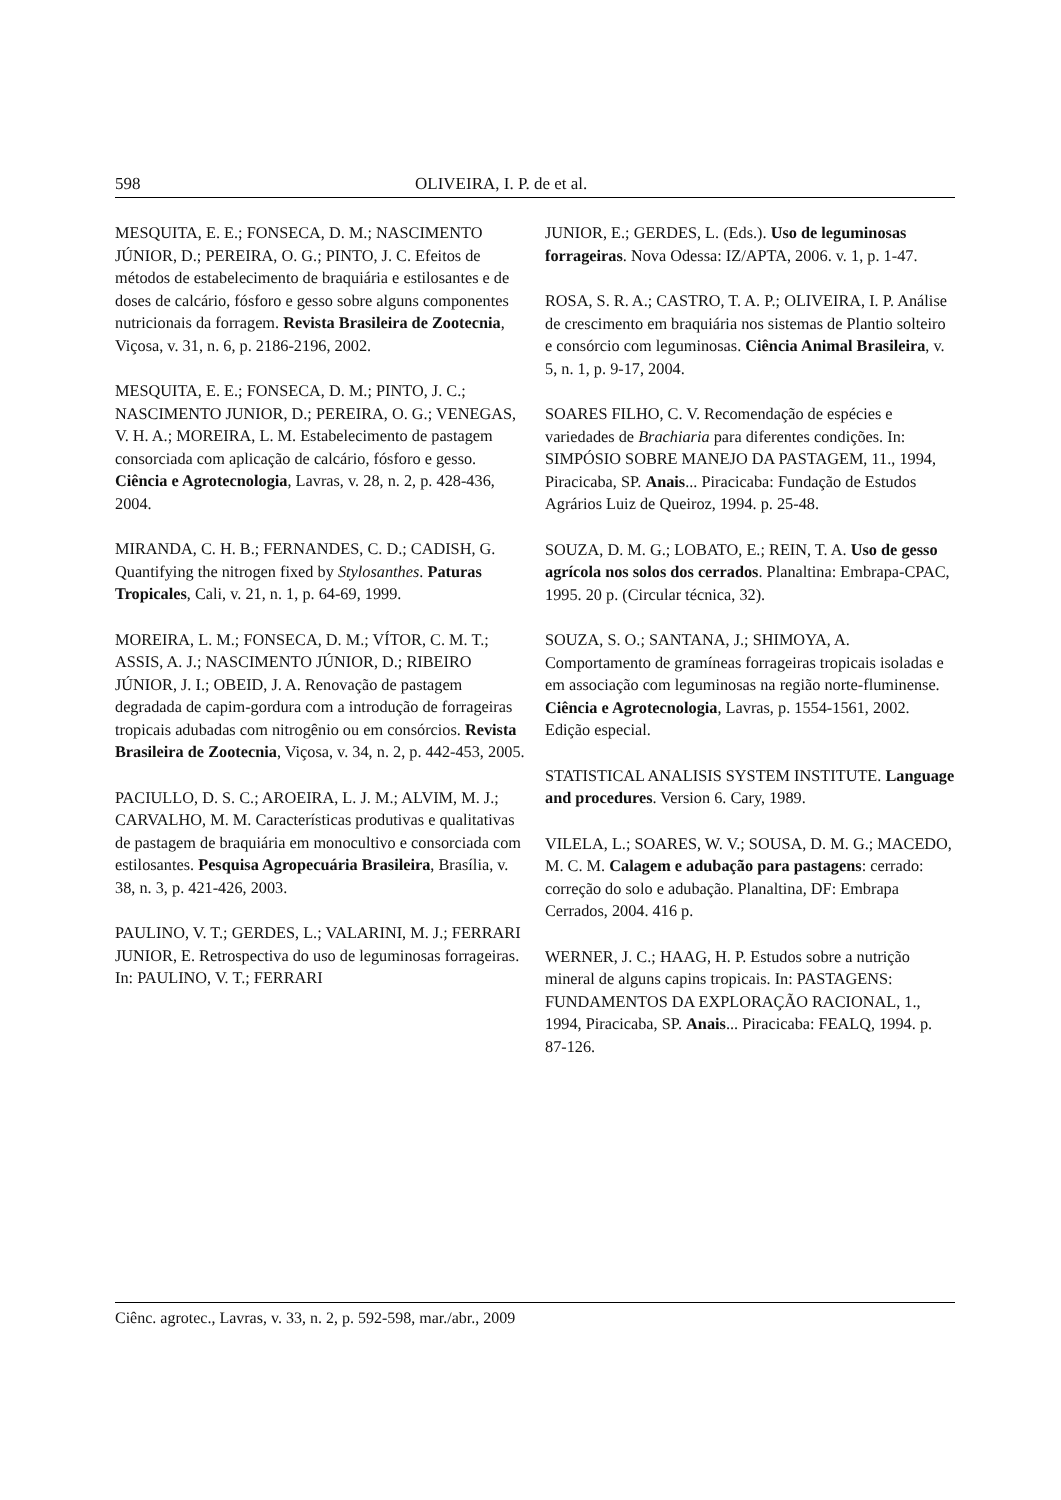598 OLIVEIRA, I. P. de et al.
MESQUITA, E. E.; FONSECA, D. M.; NASCIMENTO JÚNIOR, D.; PEREIRA, O. G.; PINTO, J. C. Efeitos de métodos de estabelecimento de braquiária e estilosantes e de doses de calcário, fósforo e gesso sobre alguns componentes nutricionais da forragem. Revista Brasileira de Zootecnia, Viçosa, v. 31, n. 6, p. 2186-2196, 2002.
MESQUITA, E. E.; FONSECA, D. M.; PINTO, J. C.; NASCIMENTO JUNIOR, D.; PEREIRA, O. G.; VENEGAS, V. H. A.; MOREIRA, L. M. Estabelecimento de pastagem consorciada com aplicação de calcário, fósforo e gesso. Ciência e Agrotecnologia, Lavras, v. 28, n. 2, p. 428-436, 2004.
MIRANDA, C. H. B.; FERNANDES, C. D.; CADISH, G. Quantifying the nitrogen fixed by Stylosanthes. Paturas Tropicales, Cali, v. 21, n. 1, p. 64-69, 1999.
MOREIRA, L. M.; FONSECA, D. M.; VÍTOR, C. M. T.; ASSIS, A. J.; NASCIMENTO JÚNIOR, D.; RIBEIRO JÚNIOR, J. I.; OBEID, J. A. Renovação de pastagem degradada de capim-gordura com a introdução de forrageiras tropicais adubadas com nitrogênio ou em consórcios. Revista Brasileira de Zootecnia, Viçosa, v. 34, n. 2, p. 442-453, 2005.
PACIULLO, D. S. C.; AROEIRA, L. J. M.; ALVIM, M. J.; CARVALHO, M. M. Características produtivas e qualitativas de pastagem de braquiária em monocultivo e consorciada com estilosantes. Pesquisa Agropecuária Brasileira, Brasília, v. 38, n. 3, p. 421-426, 2003.
PAULINO, V. T.; GERDES, L.; VALARINI, M. J.; FERRARI JUNIOR, E. Retrospectiva do uso de leguminosas forrageiras. In: PAULINO, V. T.; FERRARI
JUNIOR, E.; GERDES, L. (Eds.). Uso de leguminosas forrageiras. Nova Odessa: IZ/APTA, 2006. v. 1, p. 1-47.
ROSA, S. R. A.; CASTRO, T. A. P.; OLIVEIRA, I. P. Análise de crescimento em braquiária nos sistemas de Plantio solteiro e consórcio com leguminosas. Ciência Animal Brasileira, v. 5, n. 1, p. 9-17, 2004.
SOARES FILHO, C. V. Recomendação de espécies e variedades de Brachiaria para diferentes condições. In: SIMPÓSIO SOBRE MANEJO DA PASTAGEM, 11., 1994, Piracicaba, SP. Anais... Piracicaba: Fundação de Estudos Agrários Luiz de Queiroz, 1994. p. 25-48.
SOUZA, D. M. G.; LOBATO, E.; REIN, T. A. Uso de gesso agrícola nos solos dos cerrados. Planaltina: Embrapa-CPAC, 1995. 20 p. (Circular técnica, 32).
SOUZA, S. O.; SANTANA, J.; SHIMOYA, A. Comportamento de gramíneas forrageiras tropicais isoladas e em associação com leguminosas na região norte-fluminense. Ciência e Agrotecnologia, Lavras, p. 1554-1561, 2002. Edição especial.
STATISTICAL ANALISIS SYSTEM INSTITUTE. Language and procedures. Version 6. Cary, 1989.
VILELA, L.; SOARES, W. V.; SOUSA, D. M. G.; MACEDO, M. C. M. Calagem e adubação para pastagens: cerrado: correção do solo e adubação. Planaltina, DF: Embrapa Cerrados, 2004. 416 p.
WERNER, J. C.; HAAG, H. P. Estudos sobre a nutrição mineral de alguns capins tropicais. In: PASTAGENS: FUNDAMENTOS DA EXPLORAÇÃO RACIONAL, 1., 1994, Piracicaba, SP. Anais... Piracicaba: FEALQ, 1994. p. 87-126.
Ciênc. agrotec., Lavras, v. 33, n. 2, p. 592-598, mar./abr., 2009